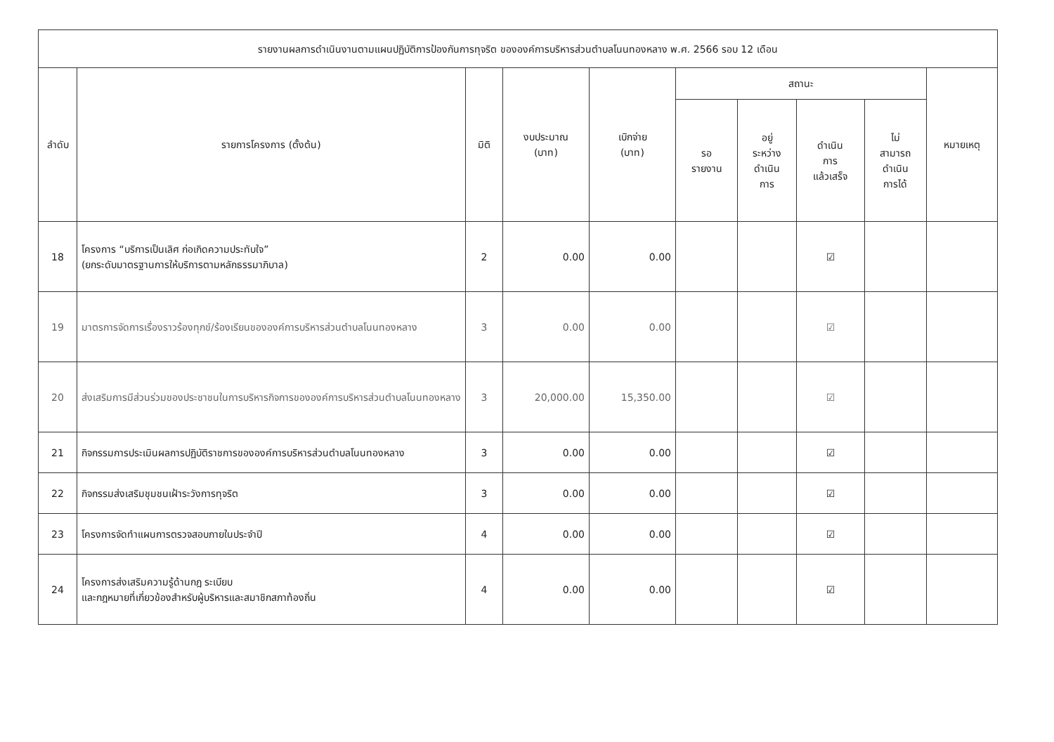| รายงานผลการดำเนินงานตามแผนปฏิบัติการป้องกันการทุจริต ขององค์การบริหารส่วนตำบลโนนทองหลาง พ.ศ. 2566 รอบ 12 เดือน | | | | | | | | | |
| --- | --- | --- | --- | --- | --- | --- | --- | --- | --- |
| ลำดับ | รายการโครงการ (ตั้งต้น) | มิติ | งบประมาณ (บาท) | เบิกจ่าย (บาท) | สถานะ | | | | หมายเหตุ |
| | | | | | รอ รายงาน | อยู่ ระหว่าง ดำเนิน การ | ดำเนิน การ แล้วเสร็จ | ไม่ สามารถ ดำเนิน การได้ | |
| 18 | โครงการ “บริการเป็นเลิศ ก่อเกิดความประทับใจ” (ยกระดับมาตรฐานการให้บริการตามหลักธรรมาภิบาล) | 2 | 0.00 | 0.00 | | | ☑ | | |
| 19 | มาตรการจัดการเรื่องราวร้องทุกข์/ร้องเรียนขององค์การบริหารส่วนตำบลโนนทองหลาง | 3 | 0.00 | 0.00 | | | ☑ | | |
| 20 | ส่งเสริมการมีส่วนร่วมของประชาชนในการบริหารกิจการขององค์การบริหารส่วนตำบลโนนทองหลาง | 3 | 20,000.00 | 15,350.00 | | | ☑ | | |
| 21 | กิจกรรมการประเมินผลการปฏิบัติราชการขององค์การบริหารส่วนตำบลโนนทองหลาง | 3 | 0.00 | 0.00 | | | ☑ | | |
| 22 | กิจกรรมส่งเสริมชุมชนเฝ้าระวังการทุจริต | 3 | 0.00 | 0.00 | | | ☑ | | |
| 23 | โครงการจัดทำแผนการตรวจสอบภายในประจำปี | 4 | 0.00 | 0.00 | | | ☑ | | |
| 24 | โครงการส่งเสริมความรู้ด้านกฎ ระเบียบ และกฎหมายที่เกี่ยวข้องสำหรับผู้บริหารและสมาชิกสภาท้องถิ่น | 4 | 0.00 | 0.00 | | | ☑ | | |